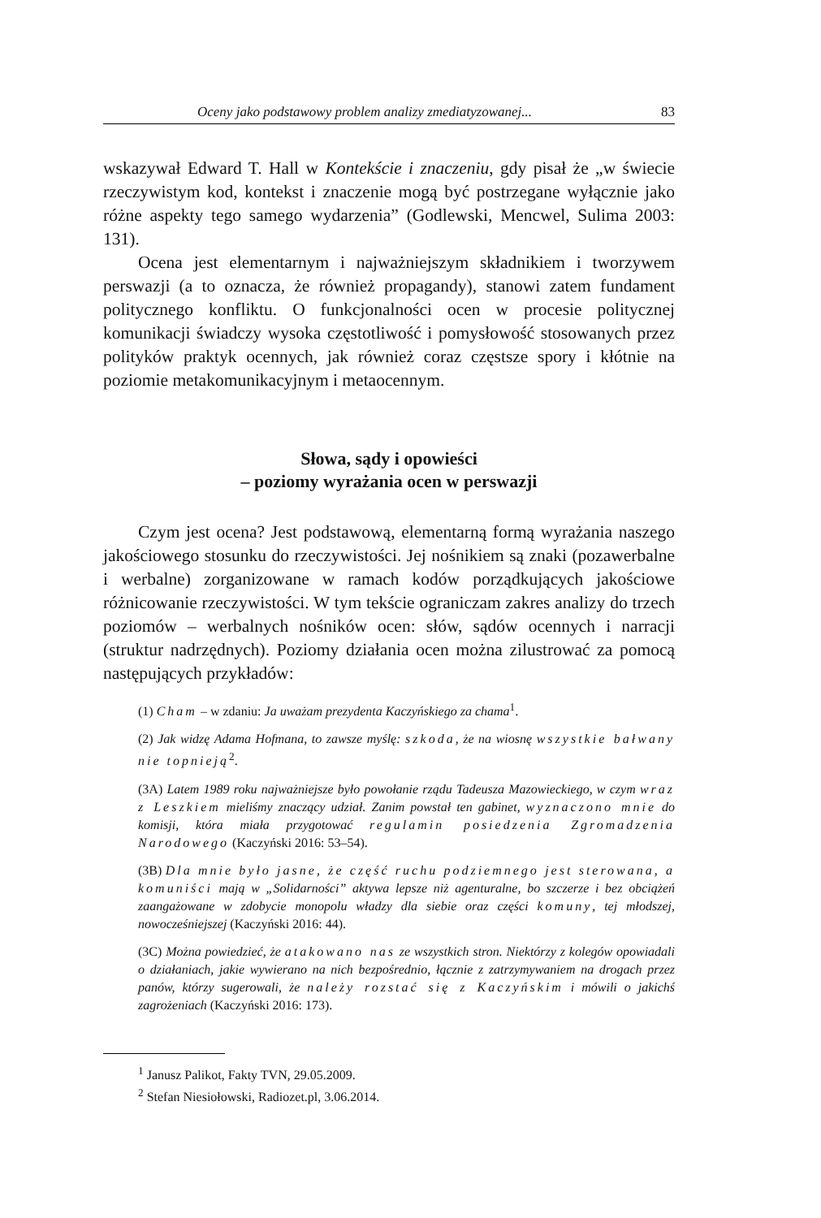Oceny jako podstawowy problem analizy zmediatyzowanej... 83
wskazywał Edward T. Hall w Kontekście i znaczeniu, gdy pisał że „w świecie rzeczywistym kod, kontekst i znaczenie mogą być postrzegane wyłącznie jako różne aspekty tego samego wydarzenia” (Godlewski, Mencwel, Sulima 2003: 131).
Ocena jest elementarnym i najważniejszym składnikiem i tworzywem perswazji (a to oznacza, że również propagandy), stanowi zatem fundament politycznego konfliktu. O funkcjonalności ocen w procesie politycznej komunikacji świadczy wysoka częstotliwość i pomysłowość stosowanych przez polityków praktyk ocennych, jak również coraz częstsze spory i kłótnie na poziomie metakomunikacyjnym i metaocennym.
Słowa, sądy i opowieści
– poziomy wyrażania ocen w perswazji
Czym jest ocena? Jest podstawową, elementarną formą wyrażania naszego jakościowego stosunku do rzeczywistości. Jej nośnikiem są znaki (pozawerbalne i werbalne) zorganizowane w ramach kodów porządkujących jakościowe różnicowanie rzeczywistości. W tym tekście ograniczam zakres analizy do trzech poziomów – werbalnych nośników ocen: słów, sądów ocennych i narracji (struktur nadrzędnych). Poziomy działania ocen można zilustrować za pomocą następujących przykładów:
(1) Cham – w zdaniu: Ja uważam prezydenta Kaczyńskiego za chama<sup>1</sup>.
(2) Jak widzę Adama Hofmana, to zawsze myślę: szkoda, że na wiosnę wszystkie bałwany nie topnieją<sup>2</sup>.
(3A) Latem 1989 roku najważniejsze było powołanie rządu Tadeusza Mazowieckiego, w czym wraz z Leszkiem mieliśmy znaczący udział. Zanim powstał ten gabinet, wyznaczono mnie do komisji, która miała przygotować regulamin posiedzenia Zgromadzenia Narodowego (Kaczyński 2016: 53–54).
(3B) Dla mnie było jasne, że część ruchu podziemnego jest sterowana, a komuniści mają w „Solidarności” aktywa lepsze niż agenturalne, bo szczerze i bez obciążeń zaangażowane w zdobycie monopolu władzy dla siebie oraz części komuny, tej młodszej, nowocześniejszej (Kaczyński 2016: 44).
(3C) Można powiedzieć, że atakowano nas ze wszystkich stron. Niektórzy z kolegów opowiadali o działaniach, jakie wywierano na nich bezpośrednio, łącznie z zatrzymywaniem na drogach przez panów, którzy sugerowali, że należy rozstać się z Kaczyńskim i mówili o jakichś zagrożeniach (Kaczyński 2016: 173).
<sup>1</sup> Janusz Palikot, Fakty TVN, 29.05.2009.
<sup>2</sup> Stefan Niesiołowski, Radiozet.pl, 3.06.2014.